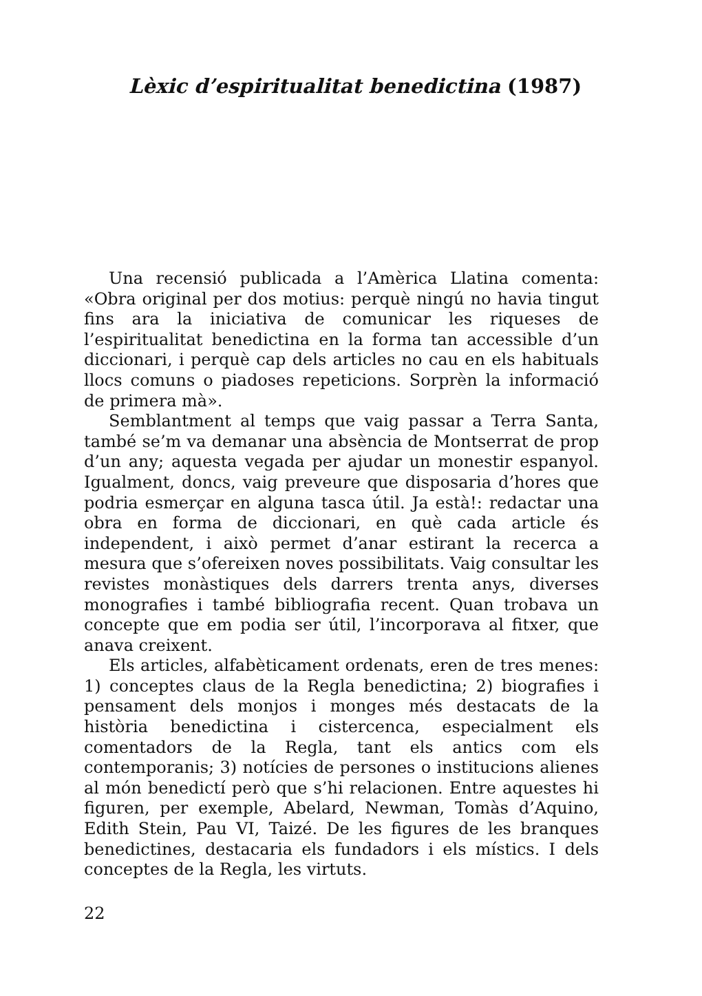Lèxic d’espiritualitat benedictina (1987)
Una recensió publicada a l’Amèrica Llatina comenta: «Obra original per dos motius: perquè ningú no havia tingut fins ara la iniciativa de comunicar les riqueses de l’espiritualitat benedictina en la forma tan accessible d’un diccionari, i perquè cap dels articles no cau en els habituals llocs comuns o piadoses repeticions. Sorprèn la informació de primera mà».
Semblantment al temps que vaig passar a Terra Santa, també se’m va demanar una absència de Montserrat de prop d’un any; aquesta vegada per ajudar un monestir espanyol. Igualment, doncs, vaig preveure que disposaria d’hores que podria esmerçar en alguna tasca útil. Ja està!: redactar una obra en forma de diccionari, en què cada article és independent, i això permet d’anar estirant la recerca a mesura que s’ofereixen noves possibilitats. Vaig consultar les revistes monàstiques dels darrers trenta anys, diverses monografies i també bibliografia recent. Quan trobava un concepte que em podia ser útil, l’incorporava al fitxer, que anava creixent.
Els articles, alfabèticament ordenats, eren de tres menes: 1) conceptes claus de la Regla benedictina; 2) biografies i pensament dels monjos i monges més destacats de la història benedictina i cistercenca, especialment els comentadors de la Regla, tant els antics com els contemporanis; 3) notícies de persones o institucions alienes al món benedictí però que s’hi relacionen. Entre aquestes hi figuren, per exemple, Abelard, Newman, Tomàs d’Aquino, Edith Stein, Pau VI, Taizé. De les figures de les branques benedictines, destacaria els fundadors i els místics. I dels conceptes de la Regla, les virtuts.
22